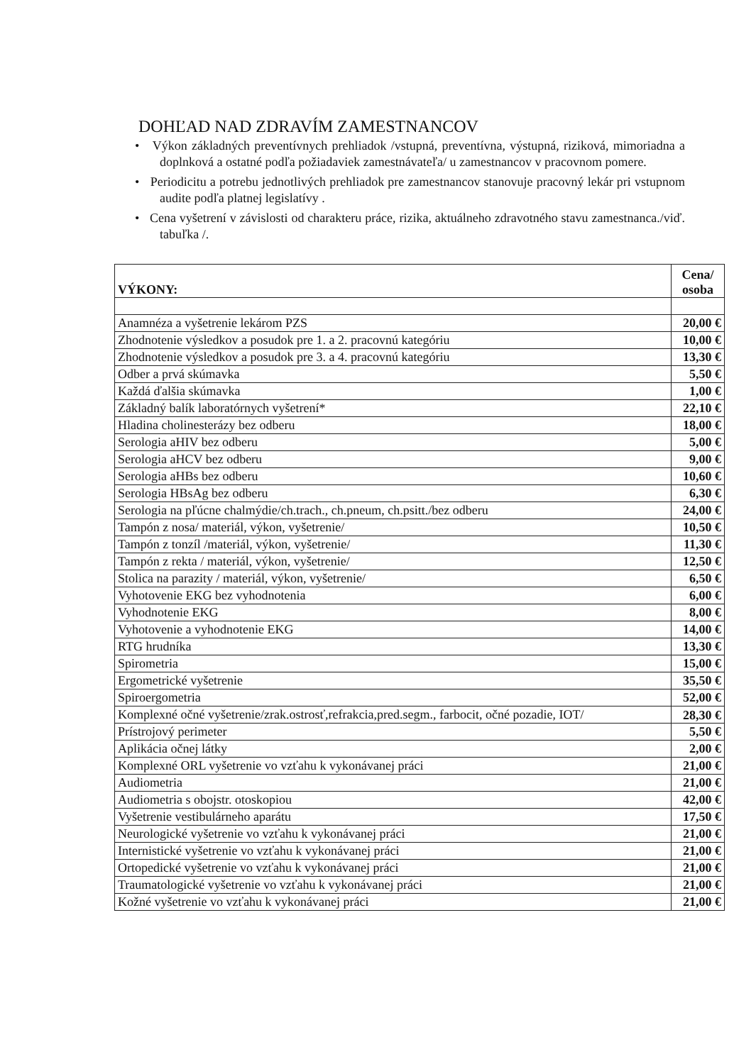DOHĽAD NAD ZDRAVÍM ZAMESTNANCOV
• Výkon základných preventívnych prehliadok /vstupná, preventívna, výstupná, riziková, mimoriadna a doplnková a ostatné podľa požiadaviek zamestnávateľa/ u zamestnancov v pracovnom pomere.
• Periodicitu a potrebu jednotlivých prehliadok pre zamestnancov stanovuje pracovný lekár pri vstupnom audite podľa platnej legislatívy .
• Cena vyšetrení v závislosti od charakteru práce, rizika, aktuálneho zdravotného stavu zamestnanca./viď. tabuľka /.
| VÝKONY: | Cena/ osoba |
| --- | --- |
| Anamnéza a vyšetrenie lekárom PZS | 20,00 € |
| Zhodnotenie výsledkov a posudok pre 1. a 2. pracovnú kategóriu | 10,00 € |
| Zhodnotenie výsledkov a posudok pre 3. a 4. pracovnú kategóriu | 13,30 € |
| Odber a prvá skúmavka | 5,50 € |
| Každá ďalšia skúmavka | 1,00 € |
| Základný balík laboratórnych vyšetrení* | 22,10 € |
| Hladina cholinesterázy bez odberu | 18,00 € |
| Serologia aHIV bez odberu | 5,00 € |
| Serologia aHCV bez odberu | 9,00 € |
| Serologia aHBs bez odberu | 10,60 € |
| Serologia HBsAg bez odberu | 6,30 € |
| Serologia na pľúcne chalmýdie/ch.trach., ch.pneum, ch.psitt./bez odberu | 24,00 € |
| Tampón z nosa/ materiál, výkon, vyšetrenie/ | 10,50 € |
| Tampón z tonzíl /materiál, výkon, vyšetrenie/ | 11,30 € |
| Tampón z rekta / materiál, výkon, vyšetrenie/ | 12,50 € |
| Stolica na parazity / materiál, výkon, vyšetrenie/ | 6,50 € |
| Vyhotovenie EKG bez vyhodnotenia | 6,00 € |
| Vyhodnotenie EKG | 8,00 € |
| Vyhotovenie a vyhodnotenie EKG | 14,00 € |
| RTG hrudníka | 13,30 € |
| Spirometria | 15,00 € |
| Ergometrické vyšetrenie | 35,50 € |
| Spiroergometria | 52,00 € |
| Komplexné očné vyšetrenie/zrak.ostrosť,refrakcia,pred.segm., farbocit, očné pozadie, IOT/ | 28,30 € |
| Prístrojový perimeter | 5,50 € |
| Aplikácia očnej látky | 2,00 € |
| Komplexné ORL vyšetrenie vo vzťahu k vykonávanej práci | 21,00 € |
| Audiometria | 21,00 € |
| Audiometria s obojstr. otoskopiou | 42,00 € |
| Vyšetrenie vestibulárneho aparátu | 17,50 € |
| Neurologické vyšetrenie vo vzťahu k vykonávanej práci | 21,00 € |
| Internistické vyšetrenie vo vzťahu k vykonávanej práci | 21,00 € |
| Ortopedické vyšetrenie vo vzťahu k vykonávanej práci | 21,00 € |
| Traumatologické vyšetrenie vo vzťahu k vykonávanej práci | 21,00 € |
| Kožné vyšetrenie vo vzťahu k vykonávanej práci | 21,00 € |